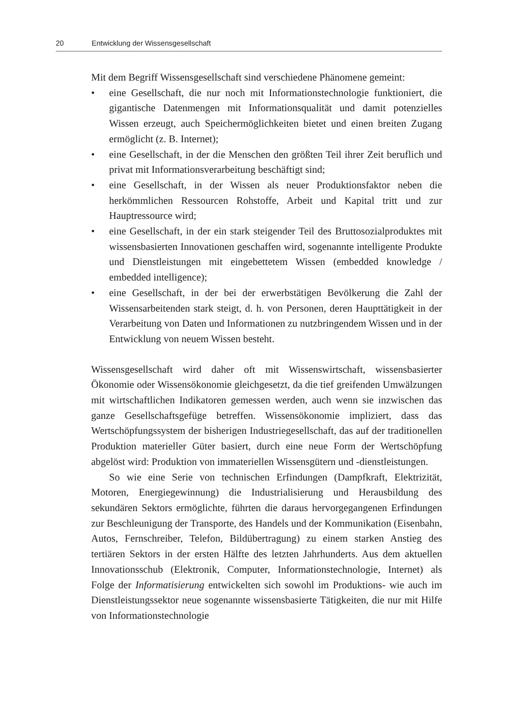20 Entwicklung der Wissensgesellschaft
Mit dem Begriff Wissensgesellschaft sind verschiedene Phänomene gemeint:
• eine Gesellschaft, die nur noch mit Informationstechnologie funktioniert, die gigantische Datenmengen mit Informationsqualität und damit potenzielles Wissen erzeugt, auch Speichermöglichkeiten bietet und einen breiten Zugang ermöglicht (z. B. Internet);
• eine Gesellschaft, in der die Menschen den größten Teil ihrer Zeit beruflich und privat mit Informationsverarbeitung beschäftigt sind;
• eine Gesellschaft, in der Wissen als neuer Produktionsfaktor neben die herkömmlichen Ressourcen Rohstoffe, Arbeit und Kapital tritt und zur Hauptressource wird;
• eine Gesellschaft, in der ein stark steigender Teil des Bruttosozialproduktes mit wissensbasierten Innovationen geschaffen wird, sogenannte intelligente Produkte und Dienstleistungen mit eingebettetem Wissen (embedded knowledge / embedded intelligence);
• eine Gesellschaft, in der bei der erwerbstätigen Bevölkerung die Zahl der Wissensarbeitenden stark steigt, d. h. von Personen, deren Haupttätigkeit in der Verarbeitung von Daten und Informationen zu nutzbringendem Wissen und in der Entwicklung von neuem Wissen besteht.
Wissensgesellschaft wird daher oft mit Wissenswirtschaft, wissensbasierter Ökonomie oder Wissensökonomie gleichgesetzt, da die tief greifenden Umwälzungen mit wirtschaftlichen Indikatoren gemessen werden, auch wenn sie inzwischen das ganze Gesellschaftsgefüge betreffen. Wissensökonomie impliziert, dass das Wertschöpfungssystem der bisherigen Industriegesellschaft, das auf der traditionellen Produktion materieller Güter basiert, durch eine neue Form der Wertschöpfung abgelöst wird: Produktion von immateriellen Wissensgütern und -dienstleistungen.
So wie eine Serie von technischen Erfindungen (Dampfkraft, Elektrizität, Motoren, Energiegewinnung) die Industrialisierung und Herausbildung des sekundären Sektors ermöglichte, führten die daraus hervorgegangenen Erfindungen zur Beschleunigung der Transporte, des Handels und der Kommunikation (Eisenbahn, Autos, Fernschreiber, Telefon, Bildübertragung) zu einem starken Anstieg des tertiären Sektors in der ersten Hälfte des letzten Jahrhunderts. Aus dem aktuellen Innovationsschub (Elektronik, Computer, Informationstechnologie, Internet) als Folge der Informatisierung entwickelten sich sowohl im Produktions- wie auch im Dienstleistungssektor neue sogenannte wissensbasierte Tätigkeiten, die nur mit Hilfe von Informationstechnologie